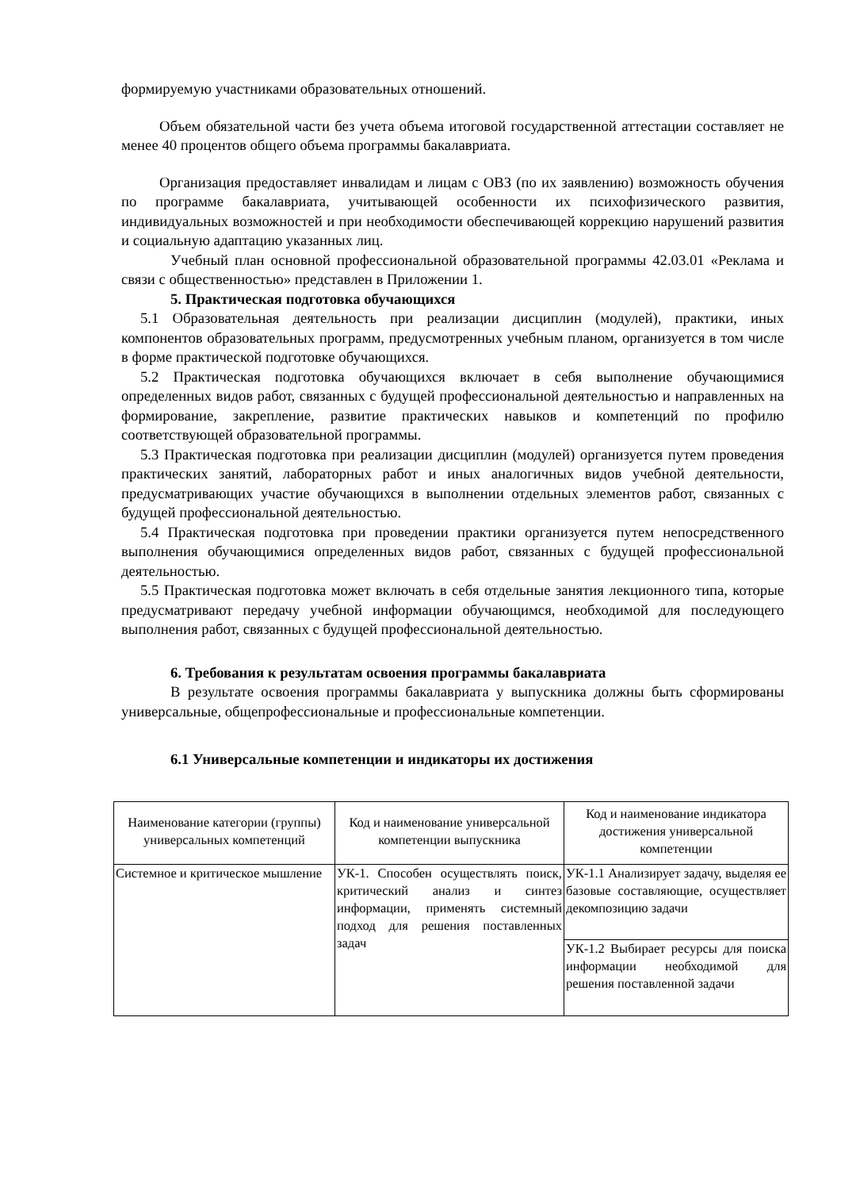формируемую участниками образовательных отношений.
Объем обязательной части без учета объема итоговой государственной аттестации составляет не менее 40 процентов общего объема программы бакалавриата.
Организация предоставляет инвалидам и лицам с ОВЗ (по их заявлению) возможность обучения по программе бакалавриата, учитывающей особенности их психофизического развития, индивидуальных возможностей и при необходимости обеспечивающей коррекцию нарушений развития и социальную адаптацию указанных лиц.
Учебный план основной профессиональной образовательной программы 42.03.01 «Реклама и связи с общественностью» представлен в Приложении 1.
5. Практическая подготовка обучающихся
5.1 Образовательная деятельность при реализации дисциплин (модулей), практики, иных компонентов образовательных программ, предусмотренных учебным планом, организуется в том числе в форме практической подготовке обучающихся.
5.2 Практическая подготовка обучающихся включает в себя выполнение обучающимися определенных видов работ, связанных с будущей профессиональной деятельностью и направленных на формирование, закрепление, развитие практических навыков и компетенций по профилю соответствующей образовательной программы.
5.3 Практическая подготовка при реализации дисциплин (модулей) организуется путем проведения практических занятий, лабораторных работ и иных аналогичных видов учебной деятельности, предусматривающих участие обучающихся в выполнении отдельных элементов работ, связанных с будущей профессиональной деятельностью.
5.4 Практическая подготовка при проведении практики организуется путем непосредственного выполнения обучающимися определенных видов работ, связанных с будущей профессиональной деятельностью.
5.5 Практическая подготовка может включать в себя отдельные занятия лекционного типа, которые предусматривают передачу учебной информации обучающимся, необходимой для последующего выполнения работ, связанных с будущей профессиональной деятельностью.
6. Требования к результатам освоения программы бакалавриата
В результате освоения программы бакалавриата у выпускника должны быть сформированы универсальные, общепрофессиональные и профессиональные компетенции.
6.1 Универсальные компетенции и индикаторы их достижения
| Наименование категории (группы) универсальных компетенций | Код и наименование универсальной компетенции выпускника | Код и наименование индикатора достижения универсальной компетенции |
| --- | --- | --- |
| Системное и критическое мышление | УК-1. Способен осуществлять поиск, критический анализ и синтез информации, применять системный подход для решения поставленных задач | УК-1.1 Анализирует задачу, выделяя ее базовые составляющие, осуществляет декомпозицию задачи |
| | | УК-1.2 Выбирает ресурсы для поиска информации необходимой для решения поставленной задачи |